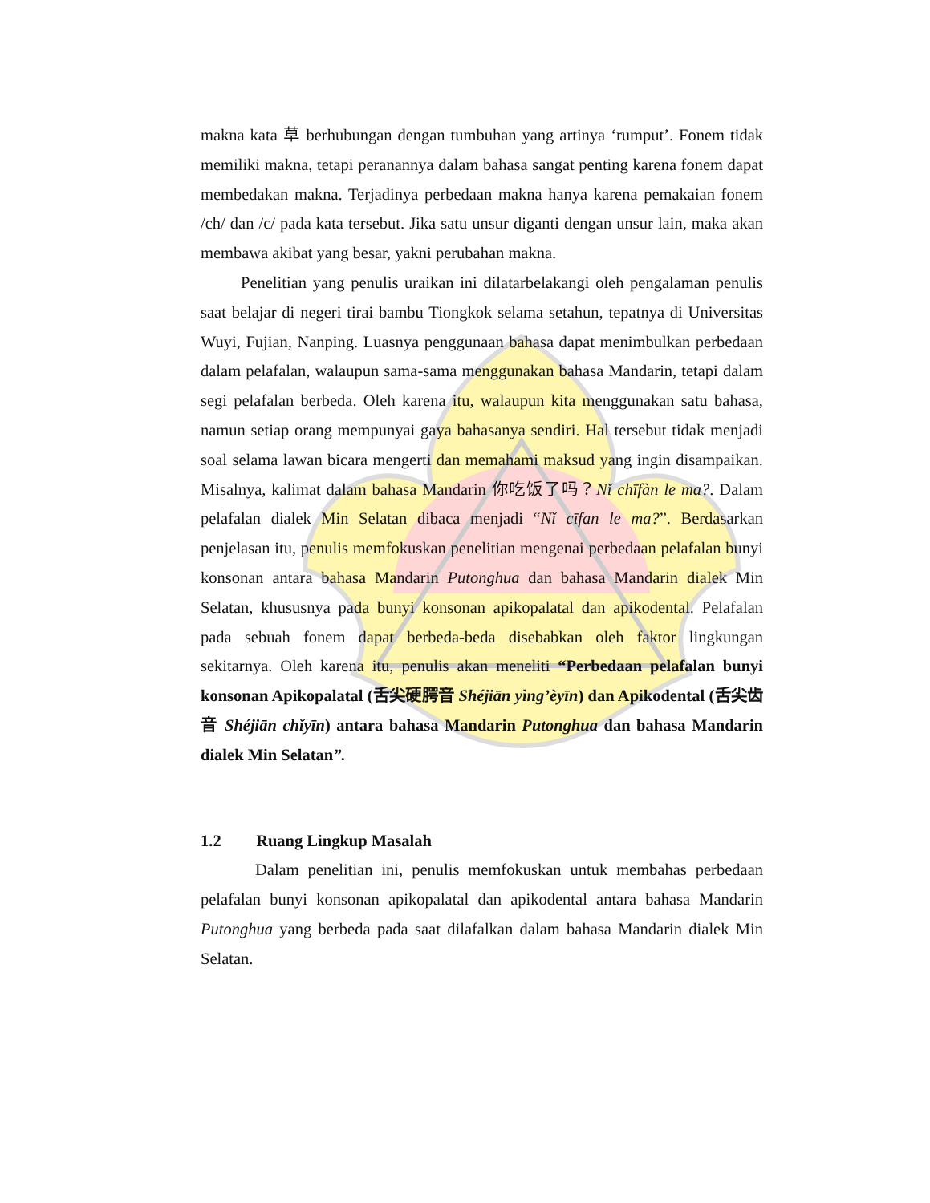makna kata 草 berhubungan dengan tumbuhan yang artinya ‘rumput’. Fonem tidak memiliki makna, tetapi peranannya dalam bahasa sangat penting karena fonem dapat membedakan makna. Terjadinya perbedaan makna hanya karena pemakaian fonem /ch/ dan /c/ pada kata tersebut. Jika satu unsur diganti dengan unsur lain, maka akan membawa akibat yang besar, yakni perubahan makna.
Penelitian yang penulis uraikan ini dilatarbelakangi oleh pengalaman penulis saat belajar di negeri tirai bambu Tiongkok selama setahun, tepatnya di Universitas Wuyi, Fujian, Nanping. Luasnya penggunaan bahasa dapat menimbulkan perbedaan dalam pelafalan, walaupun sama-sama menggunakan bahasa Mandarin, tetapi dalam segi pelafalan berbeda. Oleh karena itu, walaupun kita menggunakan satu bahasa, namun setiap orang mempunyai gaya bahasanya sendiri. Hal tersebut tidak menjadi soal selama lawan bicara mengerti dan memahami maksud yang ingin disampaikan. Misalnya, kalimat dalam bahasa Mandarin 你吃饭了吗？Nǐ chīfàn le ma?. Dalam pelafalan dialek Min Selatan dibaca menjadi “Nǐ cīfan le ma?”. Berdasarkan penjelasan itu, penulis memfokuskan penelitian mengenai perbedaan pelafalan bunyi konsonan antara bahasa Mandarin Putonghua dan bahasa Mandarin dialek Min Selatan, khususnya pada bunyi konsonan apikopalatal dan apikodental. Pelafalan pada sebuah fonem dapat berbeda-beda disebabkan oleh faktor lingkungan sekitarnya. Oleh karena itu, penulis akan meneliti “Perbedaan pelafalan bunyi konsonan Apikopalatal (舌尖硬腭音 Shéjiān yìng’èyīn) dan Apikodental (舌尖齿音 Shéjiān chǐyīn) antara bahasa Mandarin Putonghua dan bahasa Mandarin dialek Min Selatan”.
1.2 Ruang Lingkup Masalah
Dalam penelitian ini, penulis memfokuskan untuk membahas perbedaan pelafalan bunyi konsonan apikopalatal dan apikodental antara bahasa Mandarin Putonghua yang berbeda pada saat dilafalkan dalam bahasa Mandarin dialek Min Selatan.